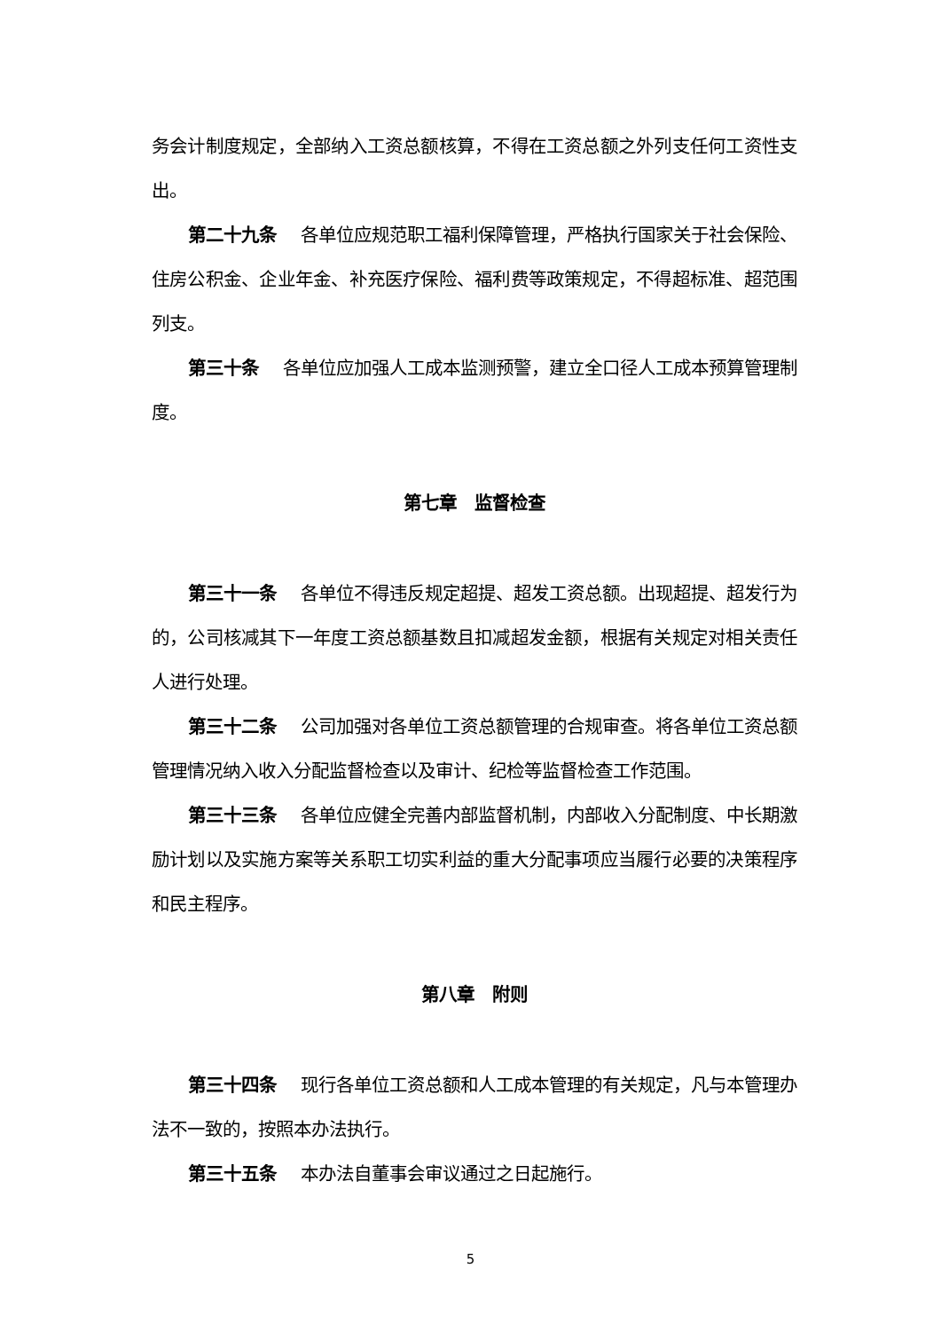务会计制度规定，全部纳入工资总额核算，不得在工资总额之外列支任何工资性支出。
第二十九条　 各单位应规范职工福利保障管理，严格执行国家关于社会保险、住房公积金、企业年金、补充医疗保险、福利费等政策规定，不得超标准、超范围列支。
第三十条　 各单位应加强人工成本监测预警，建立全口径人工成本预算管理制度。
第七章　监督检查
第三十一条　 各单位不得违反规定超提、超发工资总额。出现超提、超发行为的，公司核减其下一年度工资总额基数且扣减超发金额，根据有关规定对相关责任人进行处理。
第三十二条　 公司加强对各单位工资总额管理的合规审查。将各单位工资总额管理情况纳入收入分配监督检查以及审计、纪检等监督检查工作范围。
第三十三条　 各单位应健全完善内部监督机制，内部收入分配制度、中长期激励计划以及实施方案等关系职工切实利益的重大分配事项应当履行必要的决策程序和民主程序。
第八章　附则
第三十四条　 现行各单位工资总额和人工成本管理的有关规定，凡与本管理办法不一致的，按照本办法执行。
第三十五条　 本办法自董事会审议通过之日起施行。
5